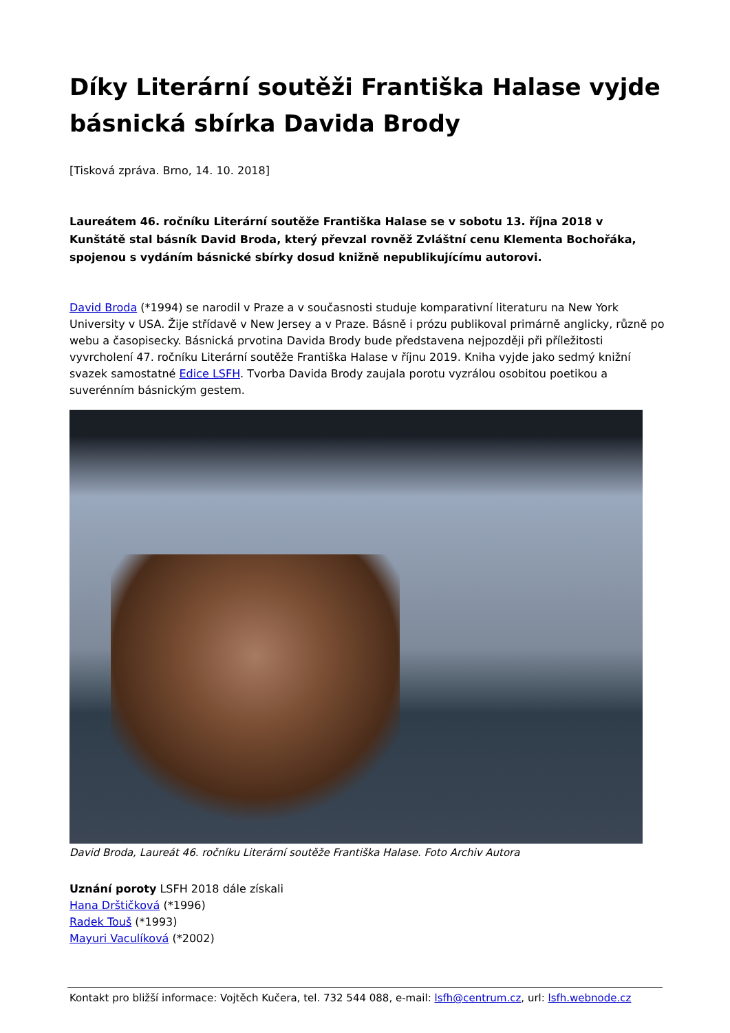Díky Literární soutěži Františka Halase vyjde básnická sbírka Davida Brody
[Tisková zpráva. Brno, 14. 10. 2018]
Laureátem 46. ročníku Literární soutěže Františka Halase se v sobotu 13. října 2018 v Kunštátě stal básník David Broda, který převzal rovněž Zvláštní cenu Klementa Bochořáka, spojenou s vydáním básnické sbírky dosud knižně nepublikujícímu autorovi.
David Broda (*1994) se narodil v Praze a v současnosti studuje komparativní literaturu na New York University v USA. Žije střídavě v New Jersey a v Praze. Básně i prózu publikoval primárně anglicky, různě po webu a časopisecky. Básnická prvotina Davida Brody bude představena nejpozději při příležitosti vyvrcholení 47. ročníku Literární soutěže Františka Halase v říjnu 2019. Kniha vyjde jako sedmý knižní svazek samostatné Edice LSFH. Tvorba Davida Brody zaujala porotu vyzrálou osobitou poetikou a suverénním básnickým gestem.
David Broda, Laureát 46. ročníku Literární soutěže Františka Halase. Foto Archiv Autora
Uznání poroty LSFH 2018 dále získali
Hana Drštičková (*1996)
Radek Touš (*1993)
Mayuri Vaculíková (*2002)
Kontakt pro bližší informace: Vojtěch Kučera, tel. 732 544 088, e-mail: lsfh@centrum.cz, url: lsfh.webnode.cz